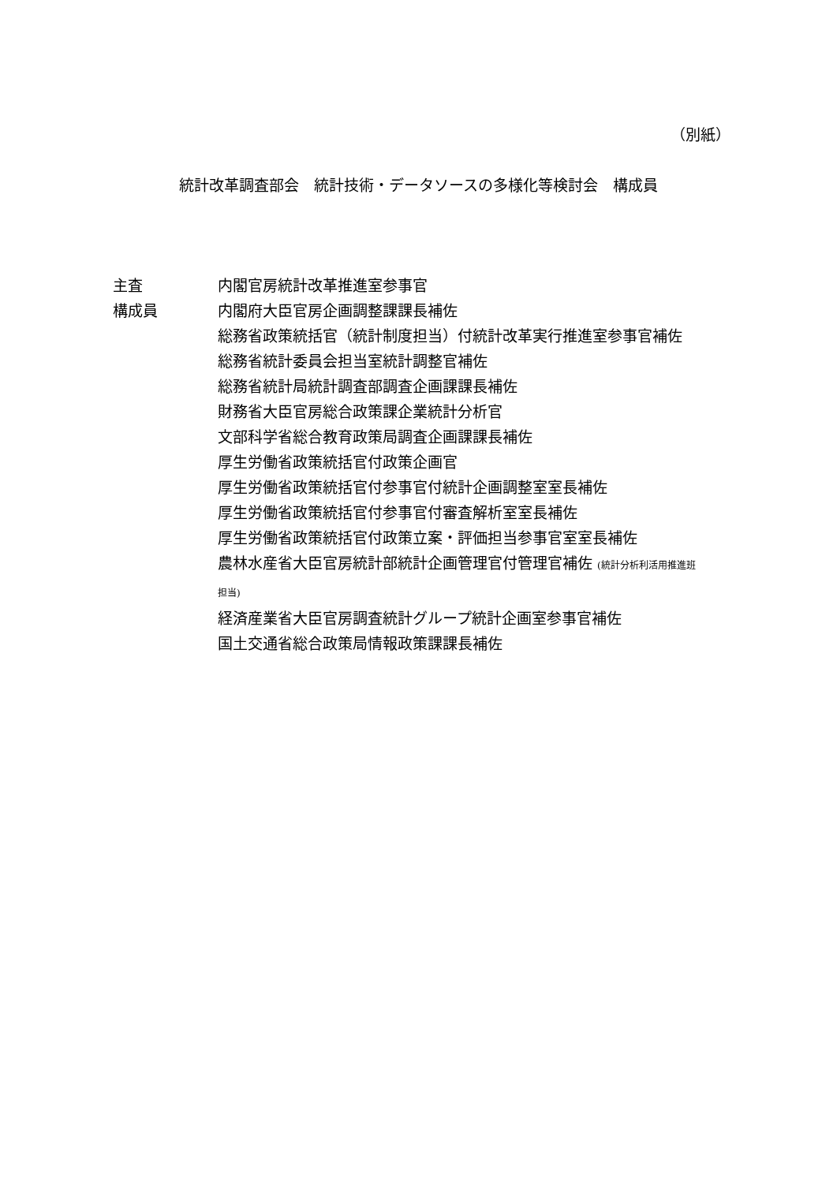（別紙）
統計改革調査部会　統計技術・データソースの多様化等検討会　構成員
主査 内閣官房統計改革推進室参事官
構成員 内閣府大臣官房企画調整課課長補佐
総務省政策統括官（統計制度担当）付統計改革実行推進室参事官補佐
総務省統計委員会担当室統計調整官補佐
総務省統計局統計調査部調査企画課課長補佐
財務省大臣官房総合政策課企業統計分析官
文部科学省総合教育政策局調査企画課課長補佐
厚生労働省政策統括官付政策企画官
厚生労働省政策統括官付参事官付統計企画調整室室長補佐
厚生労働省政策統括官付参事官付審査解析室室長補佐
厚生労働省政策統括官付政策立案・評価担当参事官室室長補佐
農林水産省大臣官房統計部統計企画管理官付管理官補佐 (統計分析利活用推進班
担当)
経済産業省大臣官房調査統計グループ統計企画室参事官補佐
国土交通省総合政策局情報政策課課長補佐